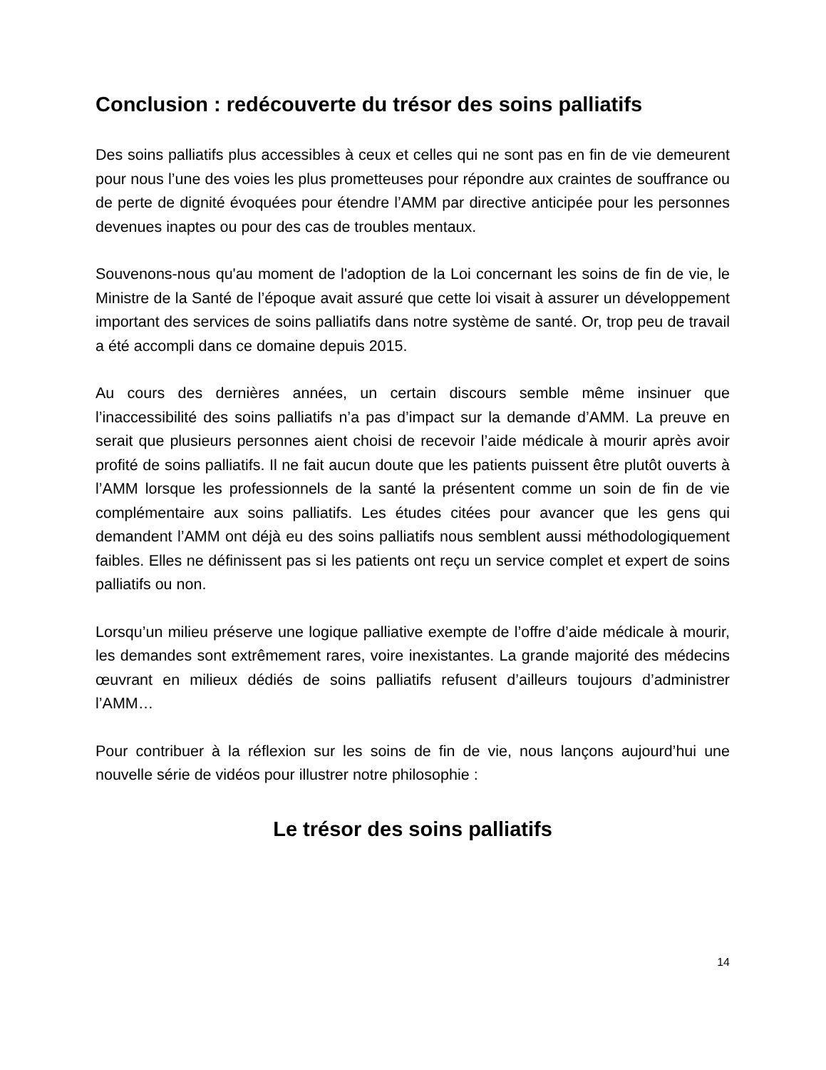Conclusion : redécouverte du trésor des soins palliatifs
Des soins palliatifs plus accessibles à ceux et celles qui ne sont pas en fin de vie demeurent pour nous l’une des voies les plus prometteuses pour répondre aux craintes de souffrance ou de perte de dignité évoquées pour étendre l’AMM par directive anticipée pour les personnes devenues inaptes ou pour des cas de troubles mentaux.
Souvenons-nous qu'au moment de l'adoption de la Loi concernant les soins de fin de vie, le Ministre de la Santé de l’époque avait assuré que cette loi visait à assurer un développement important des services de soins palliatifs dans notre système de santé. Or, trop peu de travail a été accompli dans ce domaine depuis 2015.
Au cours des dernières années, un certain discours semble même insinuer que l’inaccessibilité des soins palliatifs n’a pas d’impact sur la demande d’AMM. La preuve en serait que plusieurs personnes aient choisi de recevoir l’aide médicale à mourir après avoir profité de soins palliatifs. Il ne fait aucun doute que les patients puissent être plutôt ouverts à l’AMM lorsque les professionnels de la santé la présentent comme un soin de fin de vie complémentaire aux soins palliatifs. Les études citées pour avancer que les gens qui demandent l’AMM ont déjà eu des soins palliatifs nous semblent aussi méthodologiquement faibles. Elles ne définissent pas si les patients ont reçu un service complet et expert de soins palliatifs ou non.
Lorsqu’un milieu préserve une logique palliative exempte de l’offre d’aide médicale à mourir, les demandes sont extrêmement rares, voire inexistantes. La grande majorité des médecins œuvrant en milieux dédiés de soins palliatifs refusent d’ailleurs toujours d’administrer l’AMM…
Pour contribuer à la réflexion sur les soins de fin de vie, nous lançons aujourd’hui une nouvelle série de vidéos pour illustrer notre philosophie :
Le trésor des soins palliatifs
14